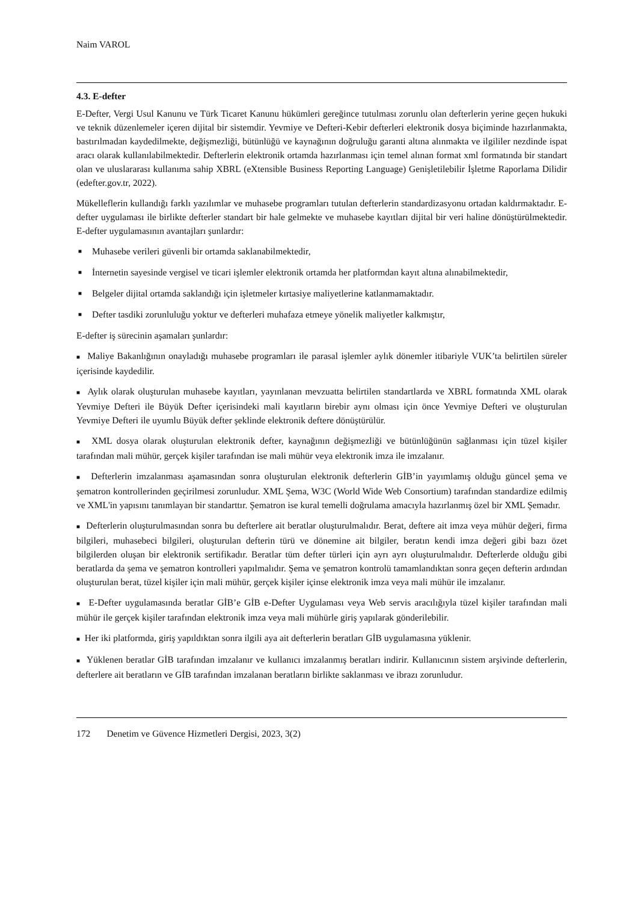Naim VAROL
4.3. E-defter
E-Defter, Vergi Usul Kanunu ve Türk Ticaret Kanunu hükümleri gereğince tutulması zorunlu olan defterlerin yerine geçen hukuki ve teknik düzenlemeler içeren dijital bir sistemdir. Yevmiye ve Defteri-Kebir defterleri elektronik dosya biçiminde hazırlanmakta, bastırılmadan kaydedilmekte, değişmezliği, bütünlüğü ve kaynağının doğruluğu garanti altına alınmakta ve ilgililer nezdinde ispat aracı olarak kullanılabilmektedir. Defterlerin elektronik ortamda hazırlanması için temel alınan format xml formatında bir standart olan ve uluslararası kullanıma sahip XBRL (eXtensible Business Reporting Language) Genişletilebilir İşletme Raporlama Dilidir (edefter.gov.tr, 2022).
Mükelleflerin kullandığı farklı yazılımlar ve muhasebe programları tutulan defterlerin standardizasyonu ortadan kaldırmaktadır. E-defter uygulaması ile birlikte defterler standart bir hale gelmekte ve muhasebe kayıtları dijital bir veri haline dönüştürülmektedir. E-defter uygulamasının avantajları şunlardır:
■ Muhasebe verileri güvenli bir ortamda saklanabilmektedir,
■ İnternetin sayesinde vergisel ve ticari işlemler elektronik ortamda her platformdan kayıt altına alınabilmektedir,
■ Belgeler dijital ortamda saklandığı için işletmeler kırtasiye maliyetlerine katlanmamaktadır.
■ Defter tasdiki zorunluluğu yoktur ve defterleri muhafaza etmeye yönelik maliyetler kalkmıştır,
E-defter iş sürecinin aşamaları şunlardır:
■ Maliye Bakanlığının onayladığı muhasebe programları ile parasal işlemler aylık dönemler itibariyle VUK’ta belirtilen süreler içerisinde kaydedilir.
■ Aylık olarak oluşturulan muhasebe kayıtları, yayınlanan mevzuatta belirtilen standartlarda ve XBRL formatında XML olarak Yevmiye Defteri ile Büyük Defter içerisindeki mali kayıtların birebir aynı olması için önce Yevmiye Defteri ve oluşturulan Yevmiye Defteri ile uyumlu Büyük defter şeklinde elektronik deftere dönüştürülür.
■ XML dosya olarak oluşturulan elektronik defter, kaynağının değişmezliği ve bütünlüğünün sağlanması için tüzel kişiler tarafından mali mühür, gerçek kişiler tarafından ise mali mühür veya elektronik imza ile imzalanır.
■ Defterlerin imzalanması aşamasından sonra oluşturulan elektronik defterlerin GİB’in yayımlamış olduğu güncel şema ve şematron kontrollerinden geçirilmesi zorunludur. XML Şema, W3C (World Wide Web Consortium) tarafından standardize edilmiş ve XML'in yapısını tanımlayan bir standarttır. Şematron ise kural temelli doğrulama amacıyla hazırlanmış özel bir XML Şemadır.
■ Defterlerin oluşturulmasından sonra bu defterlere ait beratlar oluşturulmalıdır. Berat, deftere ait imza veya mühür değeri, firma bilgileri, muhasebeci bilgileri, oluşturulan defterin türü ve dönemine ait bilgiler, beratın kendi imza değeri gibi bazı özet bilgilerden oluşan bir elektronik sertifikadır. Beratlar tüm defter türleri için ayrı ayrı oluşturulmalıdır. Defterlerde olduğu gibi beratlarda da şema ve şematron kontrolleri yapılmalıdır. Şema ve şematron kontrolü tamamlandıktan sonra geçen defterin ardından oluşturulan berat, tüzel kişiler için mali mühür, gerçek kişiler içinse elektronik imza veya mali mühür ile imzalanır.
■ E-Defter uygulamasında beratlar GİB’e GİB e-Defter Uygulaması veya Web servis aracılığıyla tüzel kişiler tarafından mali mühür ile gerçek kişiler tarafından elektronik imza veya mali mühürle giriş yapılarak gönderilebilir.
■ Her iki platformda, giriş yapıldıktan sonra ilgili aya ait defterlerin beratları GİB uygulamasına yüklenir.
■ Yüklenen beratlar GİB tarafından imzalanır ve kullanıcı imzalanmış beratları indirir. Kullanıcının sistem arşivinde defterlerin, defterlere ait beratların ve GİB tarafından imzalanan beratların birlikte saklanması ve ibrazı zorunludur.
172 Denetim ve Güvence Hizmetleri Dergisi, 2023, 3(2)